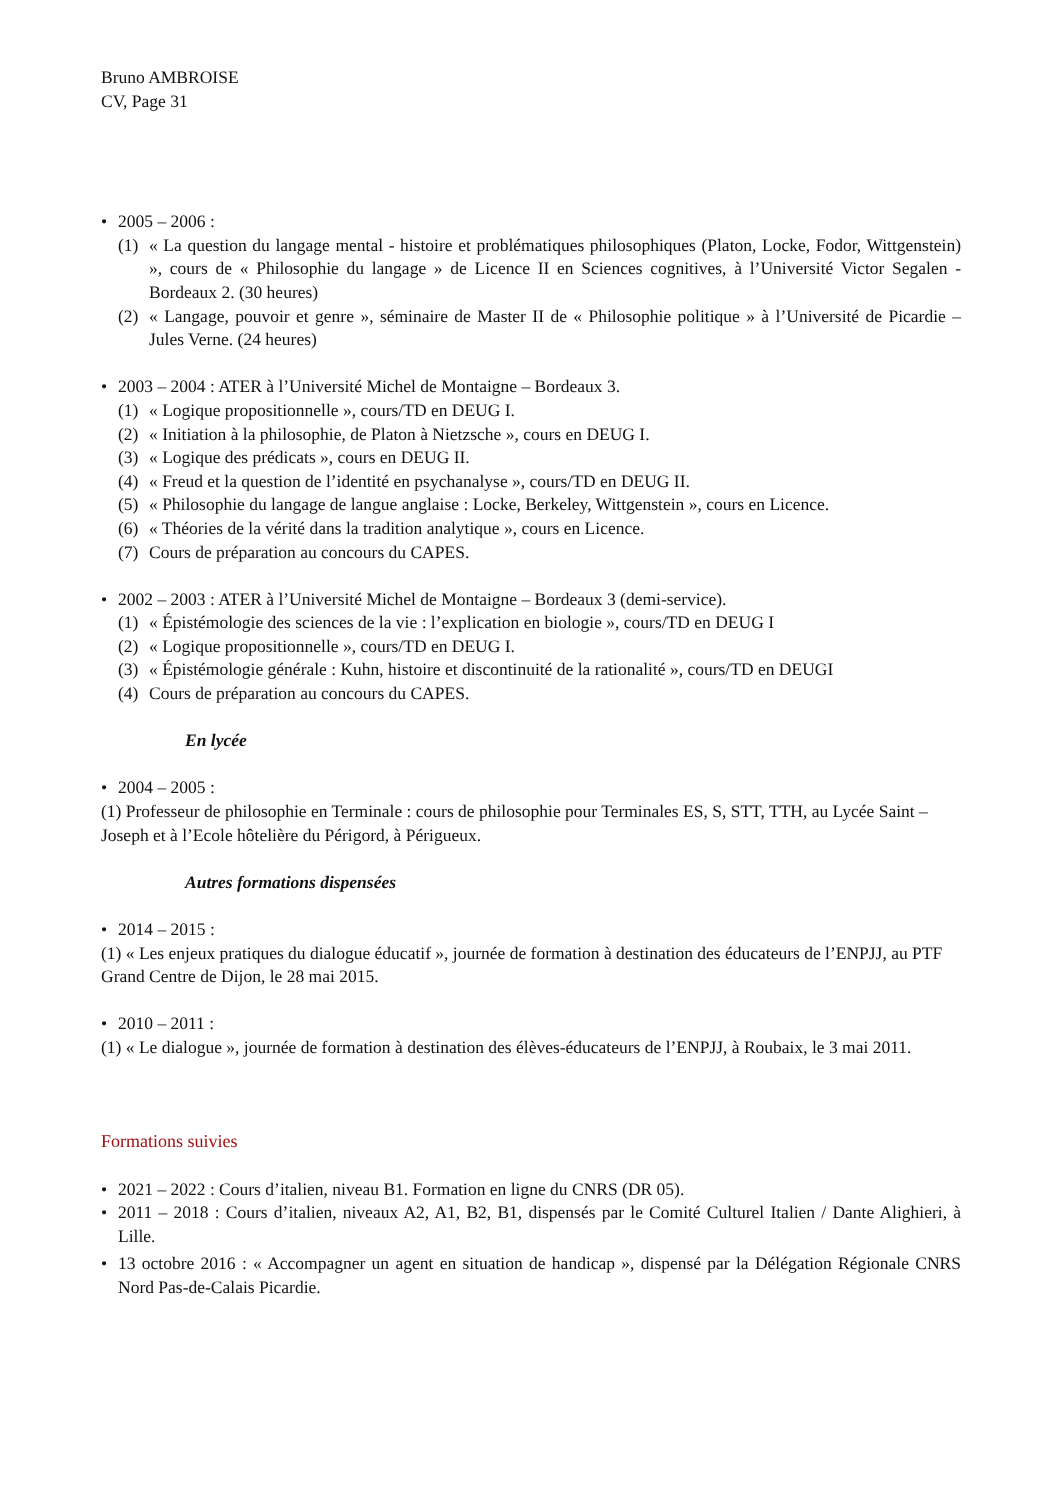Bruno AMBROISE
CV, Page 31
• 2005 – 2006 :
(1) « La question du langage mental - histoire et problématiques philosophiques (Platon, Locke, Fodor, Wittgenstein) », cours de « Philosophie du langage » de Licence II en Sciences cognitives, à l’Université Victor Segalen - Bordeaux 2. (30 heures)
(2) « Langage, pouvoir et genre », séminaire de Master II de « Philosophie politique » à l’Université de Picardie – Jules Verne. (24 heures)
• 2003 – 2004 : ATER à l’Université Michel de Montaigne – Bordeaux 3.
(1) « Logique propositionnelle », cours/TD en DEUG I.
(2) « Initiation à la philosophie, de Platon à Nietzsche », cours en DEUG I.
(3) « Logique des prédicats », cours en DEUG II.
(4) « Freud et la question de l’identité en psychanalyse », cours/TD en DEUG II.
(5) « Philosophie du langage de langue anglaise : Locke, Berkeley, Wittgenstein », cours en Licence.
(6) « Théories de la vérité dans la tradition analytique », cours en Licence.
(7) Cours de préparation au concours du CAPES.
• 2002 – 2003 : ATER à l’Université Michel de Montaigne – Bordeaux 3 (demi-service).
(1) « Épistémologie des sciences de la vie : l’explication en biologie », cours/TD en DEUG I
(2) « Logique propositionnelle », cours/TD en DEUG I.
(3) « Épistémologie générale : Kuhn, histoire et discontinuité de la rationalité », cours/TD en DEUGI
(4) Cours de préparation au concours du CAPES.
En lycée
• 2004 – 2005 :
(1) Professeur de philosophie en Terminale : cours de philosophie pour Terminales ES, S, STT, TTH, au Lycée Saint – Joseph et à l’Ecole hôtelière du Périgord, à Périgueux.
Autres formations dispensées
• 2014 – 2015 :
(1) « Les enjeux pratiques du dialogue éducatif », journée de formation à destination des éducateurs de l’ENPJJ, au PTF Grand Centre de Dijon, le 28 mai 2015.
• 2010 – 2011 :
(1) « Le dialogue », journée de formation à destination des élèves-éducateurs de l’ENPJJ, à Roubaix, le 3 mai 2011.
Formations suivies
• 2021 – 2022 : Cours d’italien, niveau B1. Formation en ligne du CNRS (DR 05).
• 2011 – 2018 : Cours d’italien, niveaux A2, A1, B2, B1, dispensés par le Comité Culturel Italien / Dante Alighieri, à Lille.
• 13 octobre 2016 : « Accompagner un agent en situation de handicap », dispensé par la Délégation Régionale CNRS Nord Pas-de-Calais Picardie.